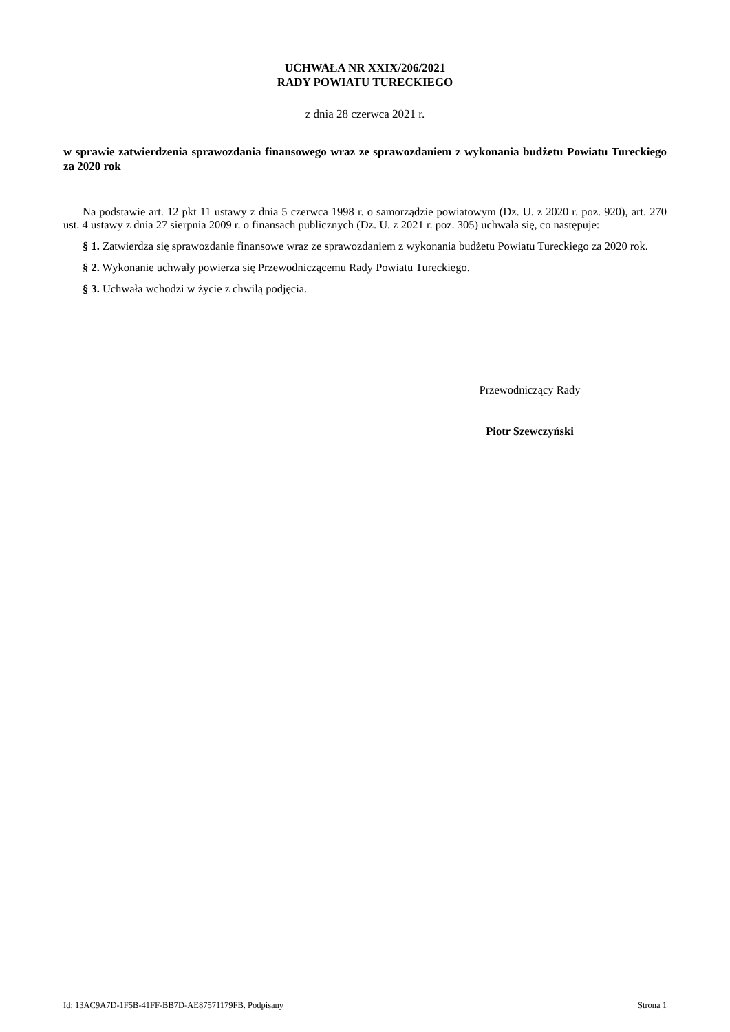UCHWAŁA NR XXIX/206/2021
RADY POWIATU TURECKIEGO
z dnia 28 czerwca 2021 r.
w sprawie zatwierdzenia sprawozdania finansowego wraz ze sprawozdaniem z wykonania budżetu Powiatu Tureckiego za 2020 rok
Na podstawie art. 12 pkt 11 ustawy z dnia 5 czerwca 1998 r. o samorządzie powiatowym (Dz. U. z 2020 r. poz. 920), art. 270 ust. 4 ustawy z dnia 27 sierpnia 2009 r. o finansach publicznych (Dz. U. z 2021 r. poz. 305) uchwala się, co następuje:
§ 1. Zatwierdza się sprawozdanie finansowe wraz ze sprawozdaniem z wykonania budżetu Powiatu Tureckiego za 2020 rok.
§ 2. Wykonanie uchwały powierza się Przewodniczącemu Rady Powiatu Tureckiego.
§ 3. Uchwała wchodzi w życie z chwilą podjęcia.
Przewodniczący Rady
Piotr Szewczyński
Id: 13AC9A7D-1F5B-41FF-BB7D-AE87571179FB. Podpisany Strona 1